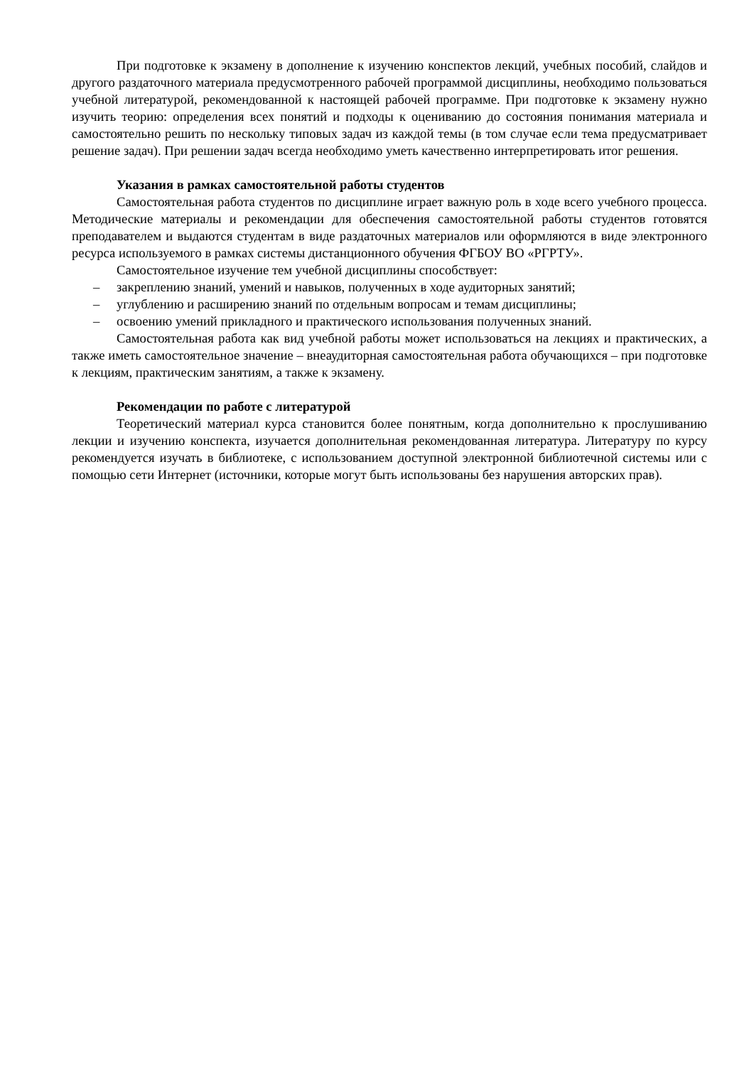При подготовке к экзамену в дополнение к изучению конспектов лекций, учебных пособий, слайдов и другого раздаточного материала предусмотренного рабочей программой дисциплины, необходимо пользоваться учебной литературой, рекомендованной к настоящей рабочей программе. При подготовке к экзамену нужно изучить теорию: определения всех понятий и подходы к оцениванию до состояния понимания материала и самостоятельно решить по нескольку типовых задач из каждой темы (в том случае если тема предусматривает решение задач). При решении задач всегда необходимо уметь качественно интерпретировать итог решения.
Указания в рамках самостоятельной работы студентов
Самостоятельная работа студентов по дисциплине играет важную роль в ходе всего учебного процесса. Методические материалы и рекомендации для обеспечения самостоятельной работы студентов готовятся преподавателем и выдаются студентам в виде раздаточных материалов или оформляются в виде электронного ресурса используемого в рамках системы дистанционного обучения ФГБОУ ВО «РГРТУ».
Самостоятельное изучение тем учебной дисциплины способствует:
– закреплению знаний, умений и навыков, полученных в ходе аудиторных занятий;
– углублению и расширению знаний по отдельным вопросам и темам дисциплины;
– освоению умений прикладного и практического использования полученных знаний.
Самостоятельная работа как вид учебной работы может использоваться на лекциях и практических, а также иметь самостоятельное значение – внеаудиторная самостоятельная работа обучающихся – при подготовке к лекциям, практическим занятиям, а также к экзамену.
Рекомендации по работе с литературой
Теоретический материал курса становится более понятным, когда дополнительно к прослушиванию лекции и изучению конспекта, изучается дополнительная рекомендованная литература. Литературу по курсу рекомендуется изучать в библиотеке, с использованием доступной электронной библиотечной системы или с помощью сети Интернет (источники, которые могут быть использованы без нарушения авторских прав).